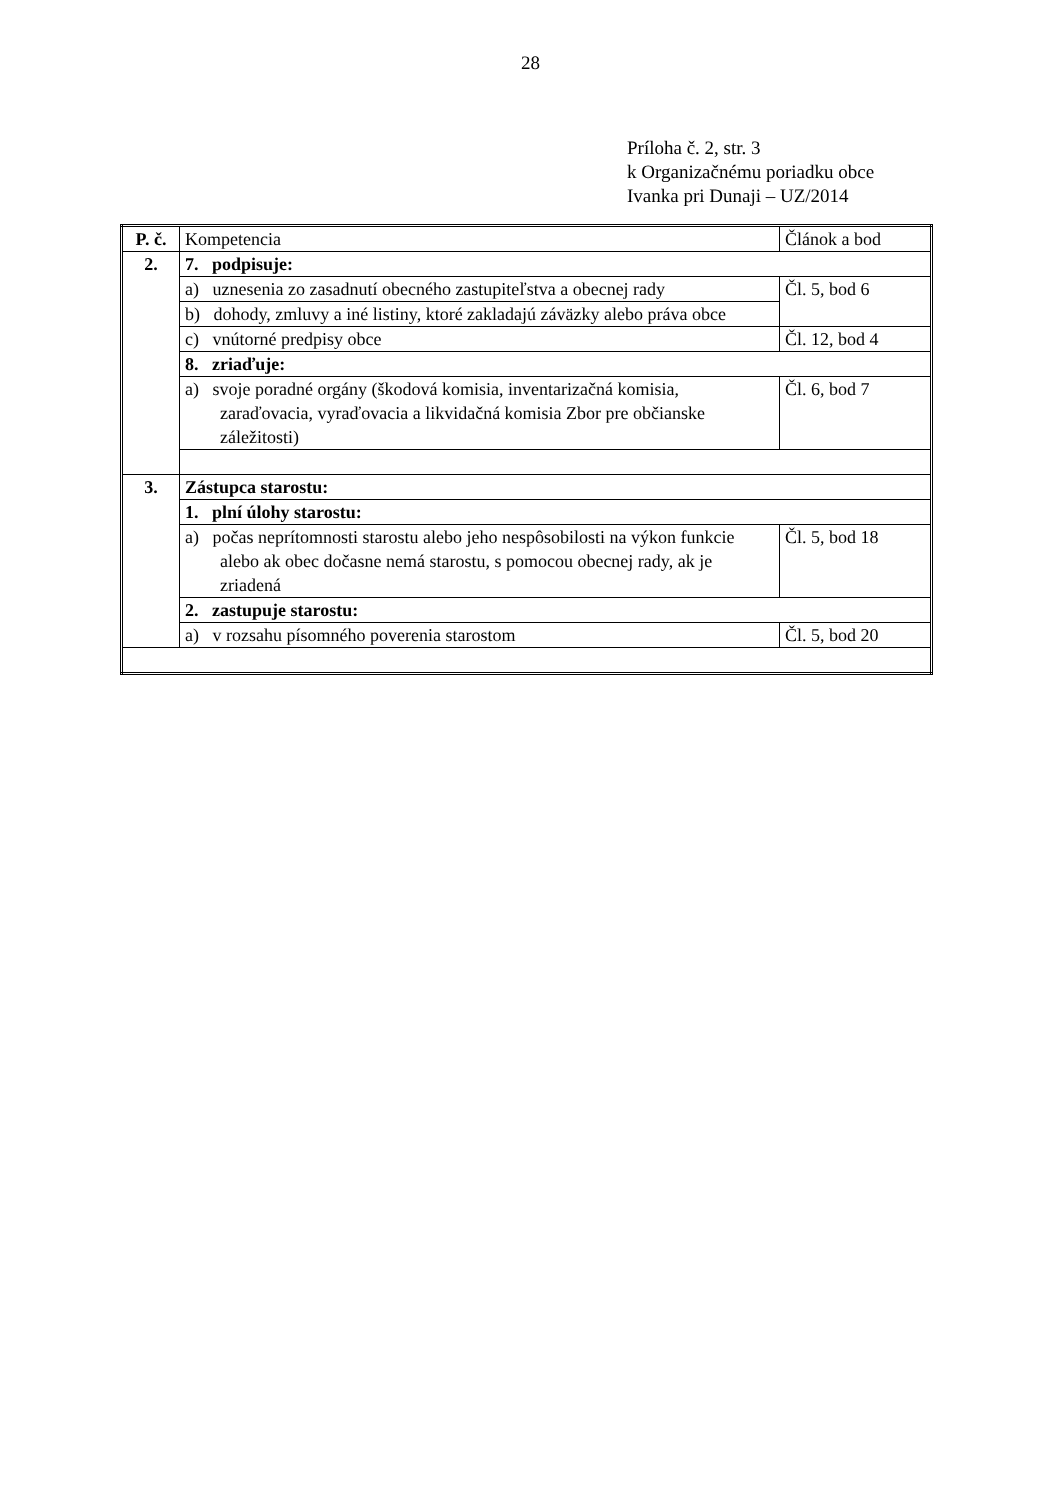28
Príloha č. 2, str. 3
k Organizačnému poriadku obce
Ivanka pri Dunaji – UZ/2014
| P. č. | Kompetencia | Článok a bod |
| --- | --- | --- |
| 2. | 7. podpisuje: | |
| | a) uznesenia zo zasadnutí obecného zastupiteľstva a obecnej rady | Čl. 5, bod 6 |
| | b) dohody, zmluvy a iné listiny, ktoré zakladajú záväzky alebo práva obce | |
| | c) vnútorné predpisy obce | Čl. 12, bod 4 |
| | 8. zriaďuje: | |
| | a) svoje poradné orgány (škodová komisia, inventarizačná komisia, zaraďovacia, vyraďovacia a likvidačná komisia Zbor pre občianske záležitosti) | Čl. 6, bod 7 |
| 3. | Zástupca starostu: | |
| | 1. plní úlohy starostu: | |
| | a) počas neprítomnosti starostu alebo jeho nespôsobilosti na výkon funkcie alebo ak obec dočasne nemá starostu, s pomocou obecnej rady, ak je zriadená | Čl. 5, bod 18 |
| | 2. zastupuje starostu: | |
| | a) v rozsahu písomného poverenia starostom | Čl. 5, bod 20 |